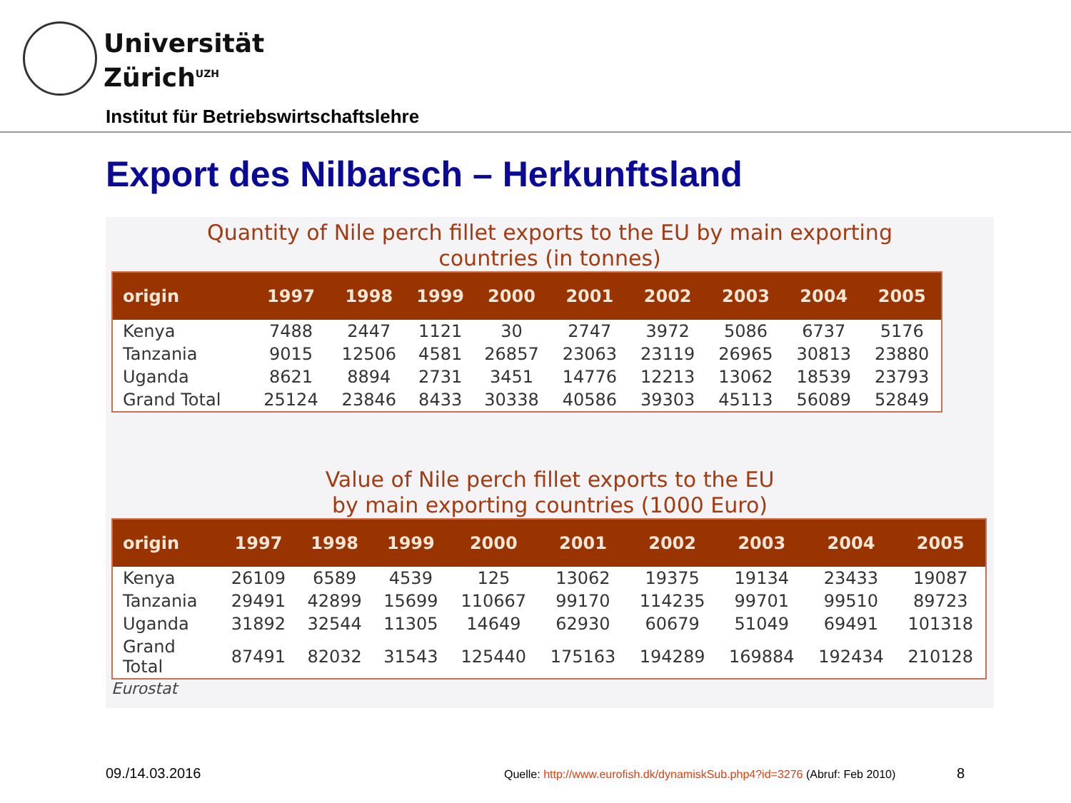Universität
Zürich<sup>UZH</sup>
Institut für Betriebswirtschaftslehre
Export des Nilbarsch – Herkunftsland
Quantity of Nile perch fillet exports to the EU by main exporting
countries (in tonnes)
| origin | 1997 | 1998 | 1999 | 2000 | 2001 | 2002 | 2003 | 2004 | 2005 |
| --- | --- | --- | --- | --- | --- | --- | --- | --- | --- |
| Kenya | 7488 | 2447 | 1121 | 30 | 2747 | 3972 | 5086 | 6737 | 5176 |
| Tanzania | 9015 | 12506 | 4581 | 26857 | 23063 | 23119 | 26965 | 30813 | 23880 |
| Uganda | 8621 | 8894 | 2731 | 3451 | 14776 | 12213 | 13062 | 18539 | 23793 |
| Grand Total | 25124 | 23846 | 8433 | 30338 | 40586 | 39303 | 45113 | 56089 | 52849 |
Value of Nile perch fillet exports to the EU
by main exporting countries (1000 Euro)
| origin | 1997 | 1998 | 1999 | 2000 | 2001 | 2002 | 2003 | 2004 | 2005 |
| --- | --- | --- | --- | --- | --- | --- | --- | --- | --- |
| Kenya | 26109 | 6589 | 4539 | 125 | 13062 | 19375 | 19134 | 23433 | 19087 |
| Tanzania | 29491 | 42899 | 15699 | 110667 | 99170 | 114235 | 99701 | 99510 | 89723 |
| Uganda | 31892 | 32544 | 11305 | 14649 | 62930 | 60679 | 51049 | 69491 | 101318 |
| Grand Total | 87491 | 82032 | 31543 | 125440 | 175163 | 194289 | 169884 | 192434 | 210128 |
Eurostat
09./14.03.2016
Quelle: http://www.eurofish.dk/dynamiskSub.php4?id=3276 (Abruf: Feb 2010)
8